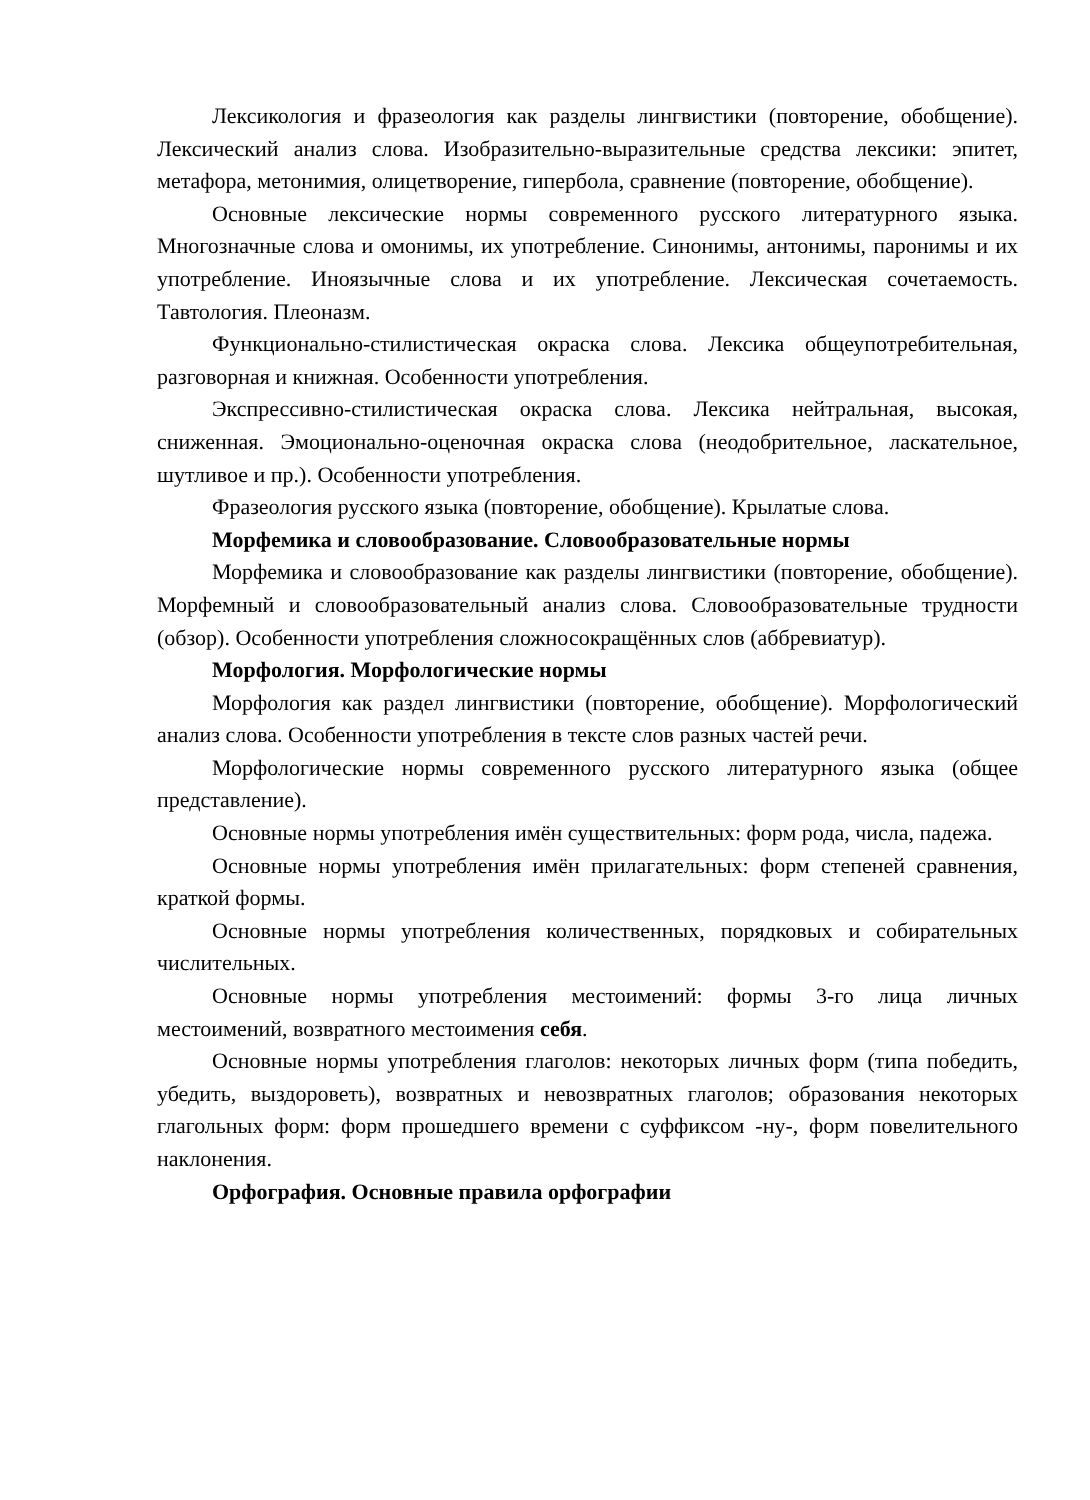Лексикология и фразеология как разделы лингвистики (повторение, обобщение). Лексический анализ слова. Изобразительно-выразительные средства лексики: эпитет, метафора, метонимия, олицетворение, гипербола, сравнение (повторение, обобщение).
Основные лексические нормы современного русского литературного языка. Многозначные слова и омонимы, их употребление. Синонимы, антонимы, паронимы и их употребление. Иноязычные слова и их употребление. Лексическая сочетаемость. Тавтология. Плеоназм.
Функционально-стилистическая окраска слова. Лексика общеупотребительная, разговорная и книжная. Особенности употребления.
Экспрессивно-стилистическая окраска слова. Лексика нейтральная, высокая, сниженная. Эмоционально-оценочная окраска слова (неодобрительное, ласкательное, шутливое и пр.). Особенности употребления.
Фразеология русского языка (повторение, обобщение). Крылатые слова.
Морфемика и словообразование. Словообразовательные нормы
Морфемика и словообразование как разделы лингвистики (повторение, обобщение). Морфемный и словообразовательный анализ слова. Словообразовательные трудности (обзор). Особенности употребления сложносокращённых слов (аббревиатур).
Морфология. Морфологические нормы
Морфология как раздел лингвистики (повторение, обобщение). Морфологический анализ слова. Особенности употребления в тексте слов разных частей речи.
Морфологические нормы современного русского литературного языка (общее представление).
Основные нормы употребления имён существительных: форм рода, числа, падежа.
Основные нормы употребления имён прилагательных: форм степеней сравнения, краткой формы.
Основные нормы употребления количественных, порядковых и собирательных числительных.
Основные нормы употребления местоимений: формы 3-го лица личных местоимений, возвратного местоимения себя.
Основные нормы употребления глаголов: некоторых личных форм (типа победить, убедить, выздороветь), возвратных и невозвратных глаголов; образования некоторых глагольных форм: форм прошедшего времени с суффиксом -ну-, форм повелительного наклонения.
Орфография. Основные правила орфографии